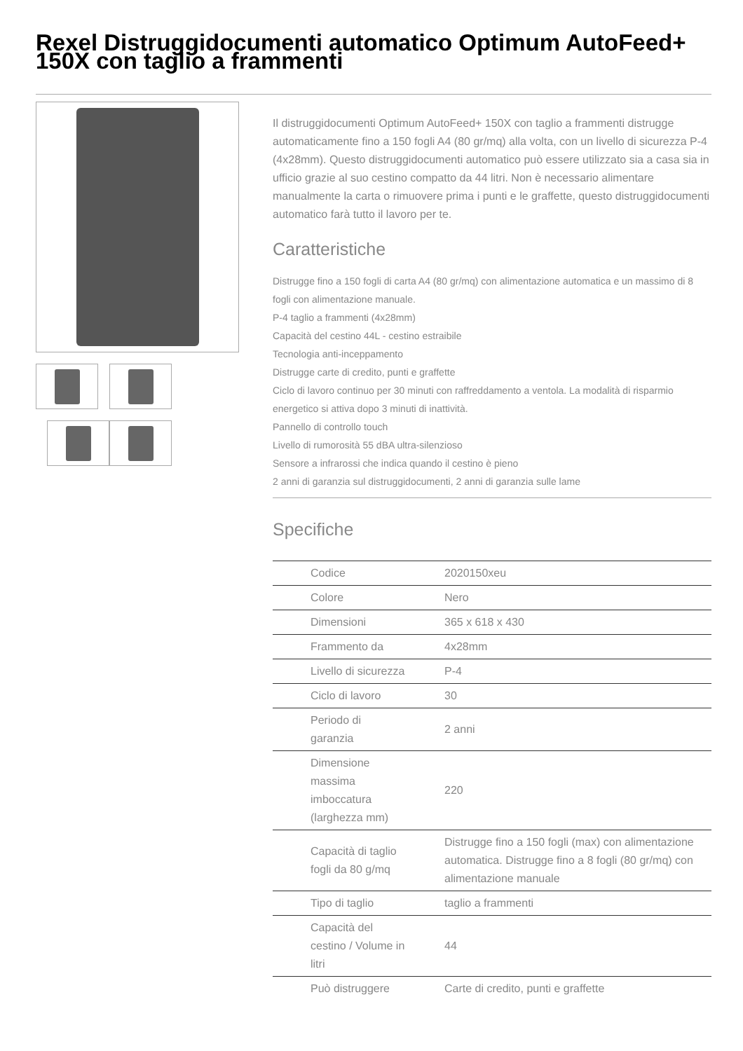Rexel Distruggidocumenti automatico Optimum AutoFeed+ 150X con taglio a frammenti
Il distruggidocumenti Optimum AutoFeed+ 150X con taglio a frammenti distrugge automaticamente fino a 150 fogli A4 (80 gr/mq) alla volta, con un livello di sicurezza P-4 (4x28mm). Questo distruggidocumenti automatico può essere utilizzato sia a casa sia in ufficio grazie al suo cestino compatto da 44 litri. Non è necessario alimentare manualmente la carta o rimuovere prima i punti e le graffette, questo distruggidocumenti automatico farà tutto il lavoro per te.
Caratteristiche
Distrugge fino a 150 fogli di carta A4 (80 gr/mq) con alimentazione automatica e un massimo di 8 fogli con alimentazione manuale.
P-4 taglio a frammenti (4x28mm)
Capacità del cestino 44L - cestino estraibile
Tecnologia anti-inceppamento
Distrugge carte di credito, punti e graffette
Ciclo di lavoro continuo per 30 minuti con raffreddamento a ventola. La modalità di risparmio energetico si attiva dopo 3 minuti di inattività.
Pannello di controllo touch
Livello di rumorosità 55 dBA ultra-silenzioso
Sensore a infrarossi che indica quando il cestino è pieno
2 anni di garanzia sul distruggidocumenti, 2 anni di garanzia sulle lame
Specifiche
| Codice | 2020150xeu |
| Colore | Nero |
| Dimensioni | 365 x 618 x 430 |
| Frammento da | 4x28mm |
| Livello di sicurezza | P-4 |
| Ciclo di lavoro | 30 |
| Periodo di garanzia | 2 anni |
| Dimensione massima imboccatura (larghezza mm) | 220 |
| Capacità di taglio fogli da 80 g/mq | Distrugge fino a 150 fogli (max) con alimentazione automatica. Distrugge fino a 8 fogli (80 gr/mq) con alimentazione manuale |
| Tipo di taglio | taglio a frammenti |
| Capacità del cestino / Volume in litri | 44 |
| Può distruggere | Carte di credito, punti e graffette |